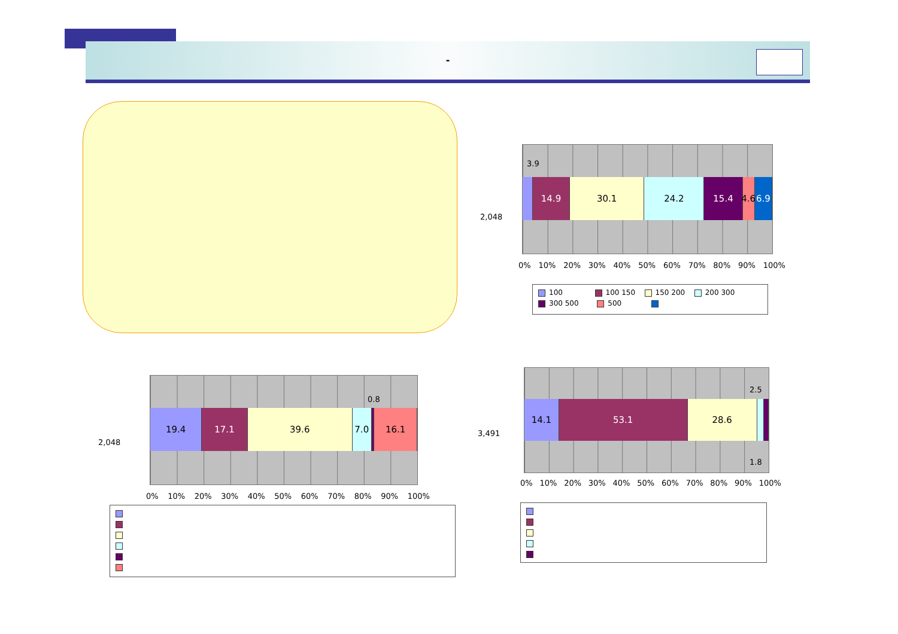-
2,048
14.9 30.1 24.2 15.4 4.6 6.9
3.9
0% 10% 20% 30% 40% 50% 60% 70% 80% 90% 100%
100 100 150 150 200 200 300
300 500 500
2,048
19.4 17.1 39.6 7.0 16.1
0.8
0% 10% 20% 30% 40% 50% 60% 70% 80% 90% 100%
3,491
14.1 53.1 28.6
2.5
1.8
0% 10% 20% 30% 40% 50% 60% 70% 80% 90% 100%